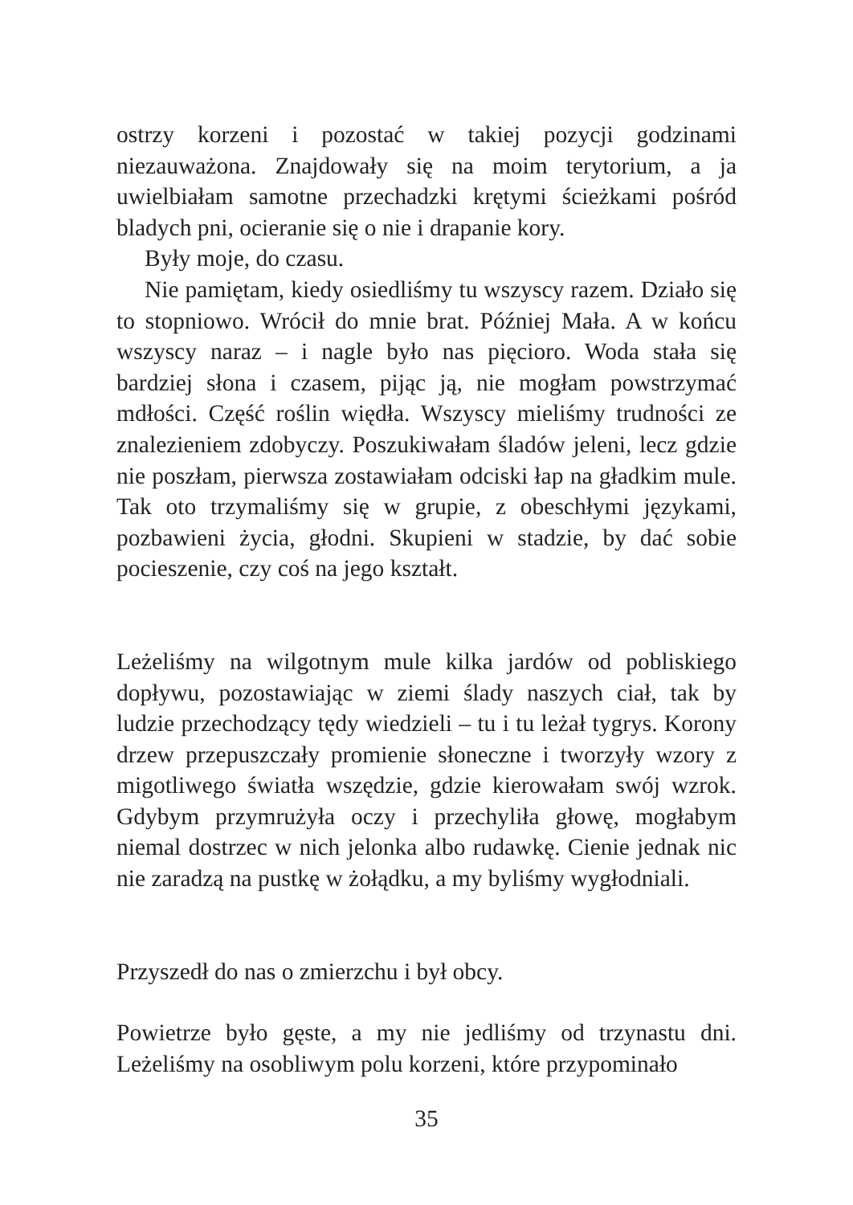ostrzy korzeni i pozostać w takiej pozycji godzinami niezauważona. Znajdowały się na moim terytorium, a ja uwielbiałam samotne przechadzki krętymi ścieżkami pośród bladych pni, ocieranie się o nie i drapanie kory.
Były moje, do czasu.
Nie pamiętam, kiedy osiedliśmy tu wszyscy razem. Działo się to stopniowo. Wrócił do mnie brat. Później Mała. A w końcu wszyscy naraz – i nagle było nas pięcioro. Woda stała się bardziej słona i czasem, pijąc ją, nie mogłam powstrzymać mdłości. Część roślin więdła. Wszyscy mieliśmy trudności ze znalezieniem zdobyczy. Poszukiwałam śladów jeleni, lecz gdzie nie poszłam, pierwsza zostawiałam odciski łap na gładkim mule. Tak oto trzymaliśmy się w grupie, z obeschłymi językami, pozbawieni życia, głodni. Skupieni w stadzie, by dać sobie pocieszenie, czy coś na jego kształt.
Leżeliśmy na wilgotnym mule kilka jardów od pobliskiego dopływu, pozostawiając w ziemi ślady naszych ciał, tak by ludzie przechodzący tędy wiedzieli – tu i tu leżał tygrys. Korony drzew przepuszczały promienie słoneczne i tworzyły wzory z migotliwego światła wszędzie, gdzie kierowałam swój wzrok. Gdybym przymrużyła oczy i przechyliła głowę, mogłabym niemal dostrzec w nich jelonka albo rudawkę. Cienie jednak nic nie zaradzą na pustkę w żołądku, a my byliśmy wygłodniali.
Przyszedł do nas o zmierzchu i był obcy.
Powietrze było gęste, a my nie jedliśmy od trzynastu dni. Leżeliśmy na osobliwym polu korzeni, które przypominało
35